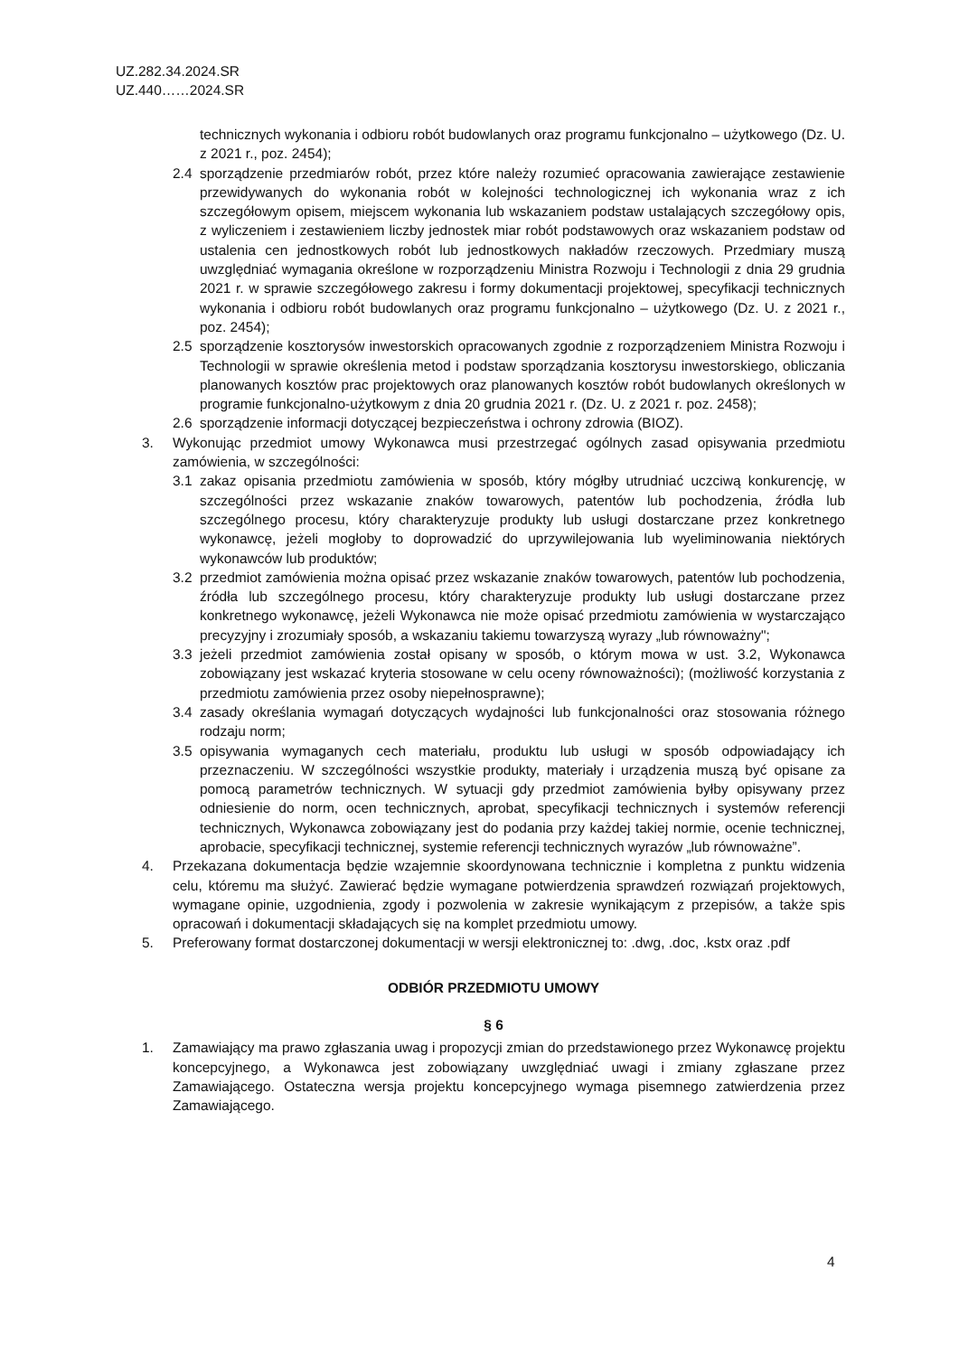UZ.282.34.2024.SR
UZ.440……2024.SR
technicznych wykonania i odbioru robót budowlanych oraz programu funkcjonalno – użytkowego (Dz. U. z 2021 r., poz. 2454);
2.4 sporządzenie przedmiarów robót, przez które należy rozumieć opracowania zawierające zestawienie przewidywanych do wykonania robót w kolejności technologicznej ich wykonania wraz z ich szczegółowym opisem, miejscem wykonania lub wskazaniem podstaw ustalających szczegółowy opis, z wyliczeniem i zestawieniem liczby jednostek miar robót podstawowych oraz wskazaniem podstaw od ustalenia cen jednostkowych robót lub jednostkowych nakładów rzeczowych. Przedmiary muszą uwzględniać wymagania określone w rozporządzeniu Ministra Rozwoju i Technologii z dnia 29 grudnia 2021 r. w sprawie szczegółowego zakresu i formy dokumentacji projektowej, specyfikacji technicznych wykonania i odbioru robót budowlanych oraz programu funkcjonalno – użytkowego (Dz. U. z 2021 r., poz. 2454);
2.5 sporządzenie kosztorysów inwestorskich opracowanych zgodnie z rozporządzeniem Ministra Rozwoju i Technologii w sprawie określenia metod i podstaw sporządzania kosztorysu inwestorskiego, obliczania planowanych kosztów prac projektowych oraz planowanych kosztów robót budowlanych określonych w programie funkcjonalno-użytkowym z dnia 20 grudnia 2021 r. (Dz. U. z 2021 r. poz. 2458);
2.6 sporządzenie informacji dotyczącej bezpieczeństwa i ochrony zdrowia (BIOZ).
3. Wykonując przedmiot umowy Wykonawca musi przestrzegać ogólnych zasad opisywania przedmiotu zamówienia, w szczególności:
3.1 zakaz opisania przedmiotu zamówienia w sposób, który mógłby utrudniać uczciwą konkurencję, w szczególności przez wskazanie znaków towarowych, patentów lub pochodzenia, źródła lub szczególnego procesu, który charakteryzuje produkty lub usługi dostarczane przez konkretnego wykonawcę, jeżeli mogłoby to doprowadzić do uprzywilejowania lub wyeliminowania niektórych wykonawców lub produktów;
3.2 przedmiot zamówienia można opisać przez wskazanie znaków towarowych, patentów lub pochodzenia, źródła lub szczególnego procesu, który charakteryzuje produkty lub usługi dostarczane przez konkretnego wykonawcę, jeżeli Wykonawca nie może opisać przedmiotu zamówienia w wystarczająco precyzyjny i zrozumiały sposób, a wskazaniu takiemu towarzyszą wyrazy „lub równoważny";
3.3 jeżeli przedmiot zamówienia został opisany w sposób, o którym mowa w ust. 3.2, Wykonawca zobowiązany jest wskazać kryteria stosowane w celu oceny równoważności); (możliwość korzystania z przedmiotu zamówienia przez osoby niepełnosprawne);
3.4 zasady określania wymagań dotyczących wydajności lub funkcjonalności oraz stosowania różnego rodzaju norm;
3.5 opisywania wymaganych cech materiału, produktu lub usługi w sposób odpowiadający ich przeznaczeniu. W szczególności wszystkie produkty, materiały i urządzenia muszą być opisane za pomocą parametrów technicznych. W sytuacji gdy przedmiot zamówienia byłby opisywany przez odniesienie do norm, ocen technicznych, aprobat, specyfikacji technicznych i systemów referencji technicznych, Wykonawca zobowiązany jest do podania przy każdej takiej normie, ocenie technicznej, aprobacie, specyfikacji technicznej, systemie referencji technicznych wyrazów „lub równoważne”.
4. Przekazana dokumentacja będzie wzajemnie skoordynowana technicznie i kompletna z punktu widzenia celu, któremu ma służyć. Zawierać będzie wymagane potwierdzenia sprawdzeń rozwiązań projektowych, wymagane opinie, uzgodnienia, zgody i pozwolenia w zakresie wynikającym z przepisów, a także spis opracowań i dokumentacji składających się na komplet przedmiotu umowy.
5. Preferowany format dostarczonej dokumentacji w wersji elektronicznej to: .dwg, .doc, .kstx oraz .pdf
ODBIÓR PRZEDMIOTU UMOWY
§ 6
1. Zamawiający ma prawo zgłaszania uwag i propozycji zmian do przedstawionego przez Wykonawcę projektu koncepcyjnego, a Wykonawca jest zobowiązany uwzględniać uwagi i zmiany zgłaszane przez Zamawiającego. Ostateczna wersja projektu koncepcyjnego wymaga pisemnego zatwierdzenia przez Zamawiającego.
4